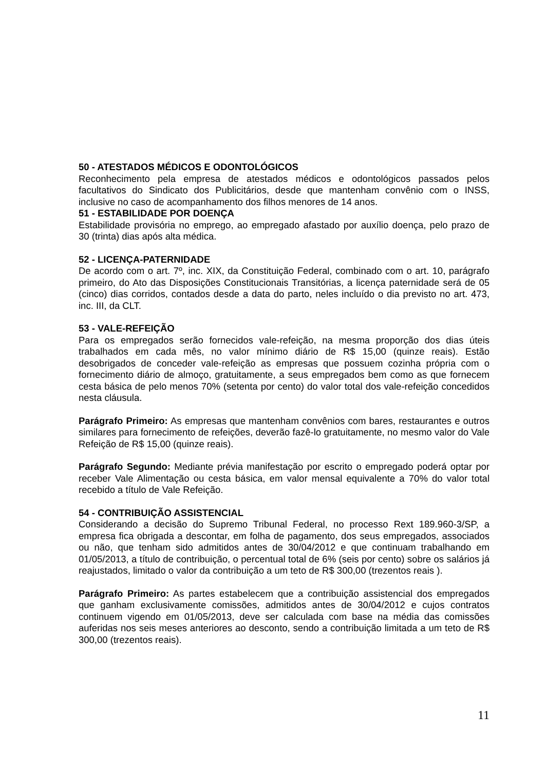50 - ATESTADOS MÉDICOS E ODONTOLÓGICOS
Reconhecimento pela empresa de atestados médicos e odontológicos passados pelos facultativos do Sindicato dos Publicitários, desde que mantenham convênio com o INSS, inclusive no caso de acompanhamento dos filhos menores de 14 anos.
51 - ESTABILIDADE POR DOENÇA
Estabilidade provisória no emprego, ao empregado afastado por auxílio doença, pelo prazo de 30 (trinta) dias após alta médica.
52 - LICENÇA-PATERNIDADE
De acordo com o art. 7º, inc. XIX, da Constituição Federal, combinado com o art. 10, parágrafo primeiro, do Ato das Disposições Constitucionais Transitórias, a licença paternidade será de 05 (cinco) dias corridos, contados desde a data do parto, neles incluído o dia previsto no art. 473, inc. III, da CLT.
53 - VALE-REFEIÇÃO
Para os empregados serão fornecidos vale-refeição, na mesma proporção dos dias úteis trabalhados em cada mês, no valor mínimo diário de R$ 15,00 (quinze reais). Estão desobrigados de conceder vale-refeição as empresas que possuem cozinha própria com o fornecimento diário de almoço, gratuitamente, a seus empregados bem como as que fornecem cesta básica de pelo menos 70% (setenta por cento) do valor total dos vale-refeição concedidos nesta cláusula.
Parágrafo Primeiro: As empresas que mantenham convênios com bares, restaurantes e outros similares para fornecimento de refeições, deverão fazê-lo gratuitamente, no mesmo valor do Vale Refeição de R$ 15,00 (quinze reais).
Parágrafo Segundo: Mediante prévia manifestação por escrito o empregado poderá optar por receber Vale Alimentação ou cesta básica, em valor mensal equivalente a 70% do valor total recebido a título de Vale Refeição.
54 - CONTRIBUIÇÃO ASSISTENCIAL
Considerando a decisão do Supremo Tribunal Federal, no processo Rext 189.960-3/SP, a empresa fica obrigada a descontar, em folha de pagamento, dos seus empregados, associados ou não, que tenham sido admitidos antes de 30/04/2012 e que continuam trabalhando em 01/05/2013, a título de contribuição, o percentual total de 6% (seis por cento) sobre os salários já reajustados, limitado o valor da contribuição a um teto de R$ 300,00 (trezentos reais ).
Parágrafo Primeiro: As partes estabelecem que a contribuição assistencial dos empregados que ganham exclusivamente comissões, admitidos antes de 30/04/2012 e cujos contratos continuem vigendo em 01/05/2013, deve ser calculada com base na média das comissões auferidas nos seis meses anteriores ao desconto, sendo a contribuição limitada a um teto de R$ 300,00 (trezentos reais).
11